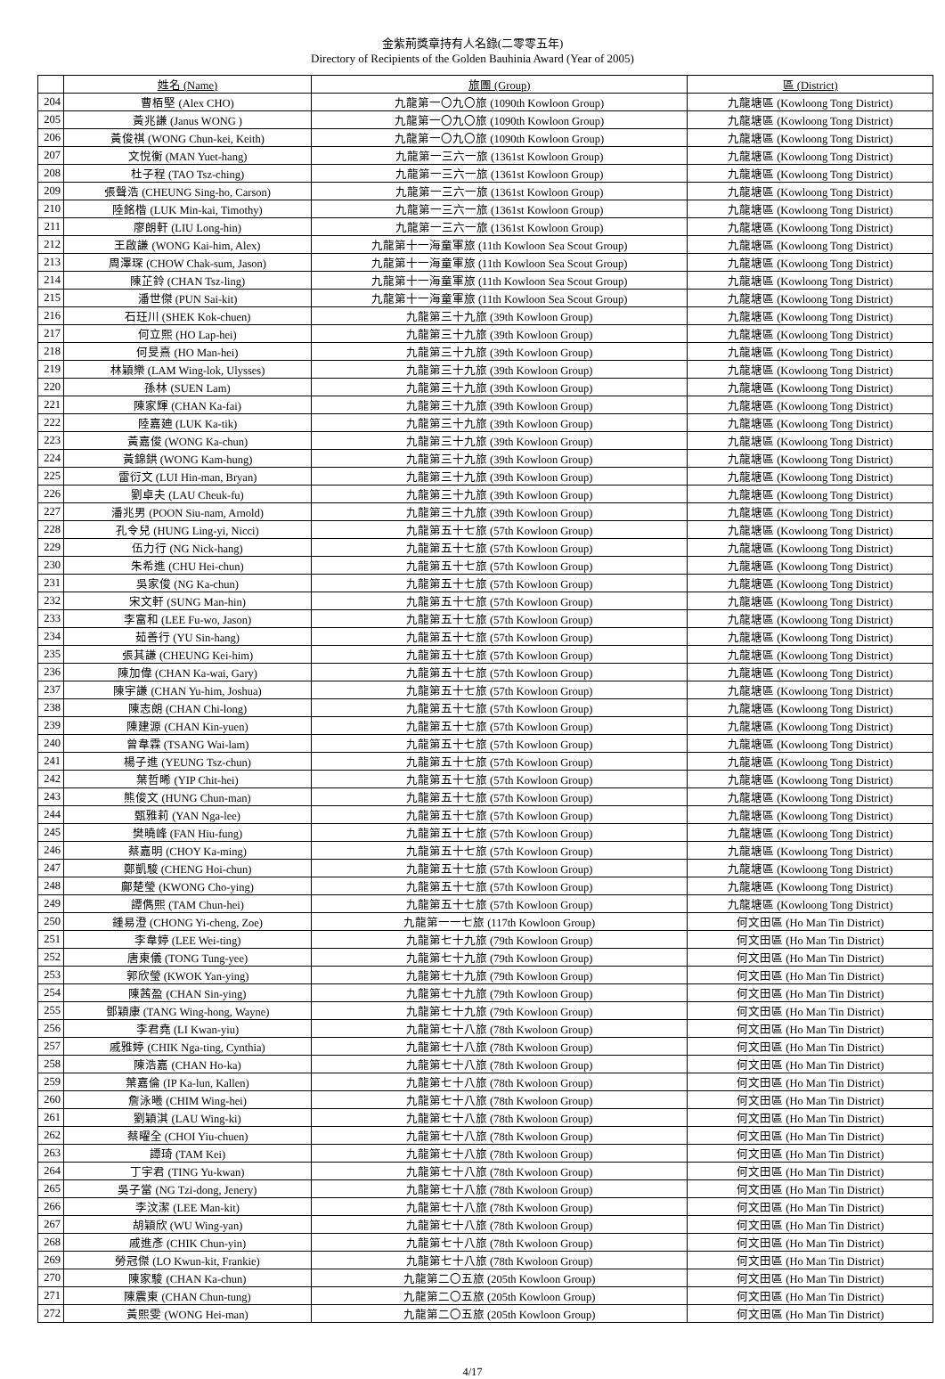金紫荊獎章持有人名錄(二零零五年)
Directory of Recipients of the Golden Bauhinia Award (Year of 2005)
| | 姓名 (Name) | 旅團 (Group) | 區 (District) |
| --- | --- | --- | --- |
| 204 | 曹栢堅 (Alex CHO) | 九龍第一〇九〇旅 (1090th Kowloon Group) | 九龍塘區 (Kowloong Tong District) |
| 205 | 黃兆謙 (Janus WONG ) | 九龍第一〇九〇旅 (1090th Kowloon Group) | 九龍塘區 (Kowloong Tong District) |
| 206 | 黃俊祺 (WONG Chun-kei, Keith) | 九龍第一〇九〇旅 (1090th Kowloon Group) | 九龍塘區 (Kowloong Tong District) |
| 207 | 文悅衡 (MAN Yuet-hang) | 九龍第一三六一旅 (1361st Kowloon Group) | 九龍塘區 (Kowloong Tong District) |
| 208 | 杜子程 (TAO Tsz-ching) | 九龍第一三六一旅 (1361st Kowloon Group) | 九龍塘區 (Kowloong Tong District) |
| 209 | 張聲浩 (CHEUNG Sing-ho, Carson) | 九龍第一三六一旅 (1361st Kowloon Group) | 九龍塘區 (Kowloong Tong District) |
| 210 | 陸銘楷 (LUK Min-kai, Timothy) | 九龍第一三六一旅 (1361st Kowloon Group) | 九龍塘區 (Kowloong Tong District) |
| 211 | 廖朗軒 (LIU Long-hin) | 九龍第一三六一旅 (1361st Kowloon Group) | 九龍塘區 (Kowloong Tong District) |
| 212 | 王啟謙 (WONG Kai-him, Alex) | 九龍第十一海童軍旅 (11th Kowloon Sea Scout Group) | 九龍塘區 (Kowloong Tong District) |
| 213 | 周澤琛 (CHOW Chak-sum, Jason) | 九龍第十一海童軍旅 (11th Kowloon Sea Scout Group) | 九龍塘區 (Kowloong Tong District) |
| 214 | 陳芷鈴 (CHAN Tsz-ling) | 九龍第十一海童軍旅 (11th Kowloon Sea Scout Group) | 九龍塘區 (Kowloong Tong District) |
| 215 | 潘世傑 (PUN Sai-kit) | 九龍第十一海童軍旅 (11th Kowloon Sea Scout Group) | 九龍塘區 (Kowloong Tong District) |
| 216 | 石玨川 (SHEK Kok-chuen) | 九龍第三十九旅 (39th Kowloon Group) | 九龍塘區 (Kowloong Tong District) |
| 217 | 何立熙 (HO Lap-hei) | 九龍第三十九旅 (39th Kowloon Group) | 九龍塘區 (Kowloong Tong District) |
| 218 | 何旻熹 (HO Man-hei) | 九龍第三十九旅 (39th Kowloon Group) | 九龍塘區 (Kowloong Tong District) |
| 219 | 林穎樂 (LAM Wing-lok, Ulysses) | 九龍第三十九旅 (39th Kowloon Group) | 九龍塘區 (Kowloong Tong District) |
| 220 | 孫林 (SUEN Lam) | 九龍第三十九旅 (39th Kowloon Group) | 九龍塘區 (Kowloong Tong District) |
| 221 | 陳家輝 (CHAN Ka-fai) | 九龍第三十九旅 (39th Kowloon Group) | 九龍塘區 (Kowloong Tong District) |
| 222 | 陸嘉廸 (LUK Ka-tik) | 九龍第三十九旅 (39th Kowloon Group) | 九龍塘區 (Kowloong Tong District) |
| 223 | 黃嘉俊 (WONG Ka-chun) | 九龍第三十九旅 (39th Kowloon Group) | 九龍塘區 (Kowloong Tong District) |
| 224 | 黃錦鉷 (WONG Kam-hung) | 九龍第三十九旅 (39th Kowloon Group) | 九龍塘區 (Kowloong Tong District) |
| 225 | 雷衍文 (LUI Hin-man, Bryan) | 九龍第三十九旅 (39th Kowloon Group) | 九龍塘區 (Kowloong Tong District) |
| 226 | 劉卓夫 (LAU Cheuk-fu) | 九龍第三十九旅 (39th Kowloon Group) | 九龍塘區 (Kowloong Tong District) |
| 227 | 潘兆男 (POON Siu-nam, Arnold) | 九龍第三十九旅 (39th Kowloon Group) | 九龍塘區 (Kowloong Tong District) |
| 228 | 孔令兒 (HUNG Ling-yi, Nicci) | 九龍第五十七旅 (57th Kowloon Group) | 九龍塘區 (Kowloong Tong District) |
| 229 | 伍力行 (NG Nick-hang) | 九龍第五十七旅 (57th Kowloon Group) | 九龍塘區 (Kowloong Tong District) |
| 230 | 朱希進 (CHU Hei-chun) | 九龍第五十七旅 (57th Kowloon Group) | 九龍塘區 (Kowloong Tong District) |
| 231 | 吳家俊 (NG Ka-chun) | 九龍第五十七旅 (57th Kowloon Group) | 九龍塘區 (Kowloong Tong District) |
| 232 | 宋文軒 (SUNG Man-hin) | 九龍第五十七旅 (57th Kowloon Group) | 九龍塘區 (Kowloong Tong District) |
| 233 | 李富和 (LEE Fu-wo, Jason) | 九龍第五十七旅 (57th Kowloon Group) | 九龍塘區 (Kowloong Tong District) |
| 234 | 茹善行 (YU Sin-hang) | 九龍第五十七旅 (57th Kowloon Group) | 九龍塘區 (Kowloong Tong District) |
| 235 | 張其謙 (CHEUNG Kei-him) | 九龍第五十七旅 (57th Kowloon Group) | 九龍塘區 (Kowloong Tong District) |
| 236 | 陳加偉 (CHAN Ka-wai, Gary) | 九龍第五十七旅 (57th Kowloon Group) | 九龍塘區 (Kowloong Tong District) |
| 237 | 陳宇謙 (CHAN Yu-him, Joshua) | 九龍第五十七旅 (57th Kowloon Group) | 九龍塘區 (Kowloong Tong District) |
| 238 | 陳志朗 (CHAN Chi-long) | 九龍第五十七旅 (57th Kowloon Group) | 九龍塘區 (Kowloong Tong District) |
| 239 | 陳建源 (CHAN Kin-yuen) | 九龍第五十七旅 (57th Kowloon Group) | 九龍塘區 (Kowloong Tong District) |
| 240 | 曾韋霖 (TSANG Wai-lam) | 九龍第五十七旅 (57th Kowloon Group) | 九龍塘區 (Kowloong Tong District) |
| 241 | 楊子進 (YEUNG Tsz-chun) | 九龍第五十七旅 (57th Kowloon Group) | 九龍塘區 (Kowloong Tong District) |
| 242 | 葉哲晞 (YIP Chit-hei) | 九龍第五十七旅 (57th Kowloon Group) | 九龍塘區 (Kowloong Tong District) |
| 243 | 熊俊文 (HUNG Chun-man) | 九龍第五十七旅 (57th Kowloon Group) | 九龍塘區 (Kowloong Tong District) |
| 244 | 甄雅莉 (YAN Nga-lee) | 九龍第五十七旅 (57th Kowloon Group) | 九龍塘區 (Kowloong Tong District) |
| 245 | 樊曉峰 (FAN Hiu-fung) | 九龍第五十七旅 (57th Kowloon Group) | 九龍塘區 (Kowloong Tong District) |
| 246 | 蔡嘉明 (CHOY Ka-ming) | 九龍第五十七旅 (57th Kowloon Group) | 九龍塘區 (Kowloong Tong District) |
| 247 | 鄭凱駿 (CHENG Hoi-chun) | 九龍第五十七旅 (57th Kowloon Group) | 九龍塘區 (Kowloong Tong District) |
| 248 | 鄺楚瑩 (KWONG Cho-ying) | 九龍第五十七旅 (57th Kowloon Group) | 九龍塘區 (Kowloong Tong District) |
| 249 | 譚儁熙 (TAM Chun-hei) | 九龍第五十七旅 (57th Kowloon Group) | 九龍塘區 (Kowloong Tong District) |
| 250 | 鍾易澄 (CHONG Yi-cheng, Zoe) | 九龍第一一七旅 (117th Kowloon Group) | 何文田區 (Ho Man Tin District) |
| 251 | 李韋婷 (LEE Wei-ting) | 九龍第七十九旅 (79th Kowloon Group) | 何文田區 (Ho Man Tin District) |
| 252 | 唐東儀 (TONG Tung-yee) | 九龍第七十九旅 (79th Kowloon Group) | 何文田區 (Ho Man Tin District) |
| 253 | 郭欣瑩 (KWOK Yan-ying) | 九龍第七十九旅 (79th Kowloon Group) | 何文田區 (Ho Man Tin District) |
| 254 | 陳茜盈 (CHAN Sin-ying) | 九龍第七十九旅 (79th Kowloon Group) | 何文田區 (Ho Man Tin District) |
| 255 | 鄧穎康 (TANG Wing-hong, Wayne) | 九龍第七十九旅 (79th Kowloon Group) | 何文田區 (Ho Man Tin District) |
| 256 | 李君堯 (LI Kwan-yiu) | 九龍第七十八旅 (78th Kwoloon Group) | 何文田區 (Ho Man Tin District) |
| 257 | 戚雅婷 (CHIK Nga-ting, Cynthia) | 九龍第七十八旅 (78th Kwoloon Group) | 何文田區 (Ho Man Tin District) |
| 258 | 陳浩嘉 (CHAN Ho-ka) | 九龍第七十八旅 (78th Kwoloon Group) | 何文田區 (Ho Man Tin District) |
| 259 | 葉嘉倫 (IP Ka-lun, Kallen) | 九龍第七十八旅 (78th Kwoloon Group) | 何文田區 (Ho Man Tin District) |
| 260 | 詹泳曦 (CHIM Wing-hei) | 九龍第七十八旅 (78th Kwoloon Group) | 何文田區 (Ho Man Tin District) |
| 261 | 劉穎淇 (LAU Wing-ki) | 九龍第七十八旅 (78th Kwoloon Group) | 何文田區 (Ho Man Tin District) |
| 262 | 蔡曜全 (CHOI Yiu-chuen) | 九龍第七十八旅 (78th Kwoloon Group) | 何文田區 (Ho Man Tin District) |
| 263 | 譚琦 (TAM Kei) | 九龍第七十八旅 (78th Kwoloon Group) | 何文田區 (Ho Man Tin District) |
| 264 | 丁宇君 (TING Yu-kwan) | 九龍第七十八旅 (78th Kwoloon Group) | 何文田區 (Ho Man Tin District) |
| 265 | 吳子當 (NG Tzi-dong, Jenery) | 九龍第七十八旅 (78th Kwoloon Group) | 何文田區 (Ho Man Tin District) |
| 266 | 李汶潔 (LEE Man-kit) | 九龍第七十八旅 (78th Kwoloon Group) | 何文田區 (Ho Man Tin District) |
| 267 | 胡穎欣 (WU Wing-yan) | 九龍第七十八旅 (78th Kwoloon Group) | 何文田區 (Ho Man Tin District) |
| 268 | 戚進彥 (CHIK Chun-yin) | 九龍第七十八旅 (78th Kwoloon Group) | 何文田區 (Ho Man Tin District) |
| 269 | 勞冠傑 (LO Kwun-kit, Frankie) | 九龍第七十八旅 (78th Kwoloon Group) | 何文田區 (Ho Man Tin District) |
| 270 | 陳家駿 (CHAN Ka-chun) | 九龍第二〇五旅 (205th Kowloon Group) | 何文田區 (Ho Man Tin District) |
| 271 | 陳震東 (CHAN Chun-tung) | 九龍第二〇五旅 (205th Kowloon Group) | 何文田區 (Ho Man Tin District) |
| 272 | 黃熙雯 (WONG Hei-man) | 九龍第二〇五旅 (205th Kowloon Group) | 何文田區 (Ho Man Tin District) |
4/17